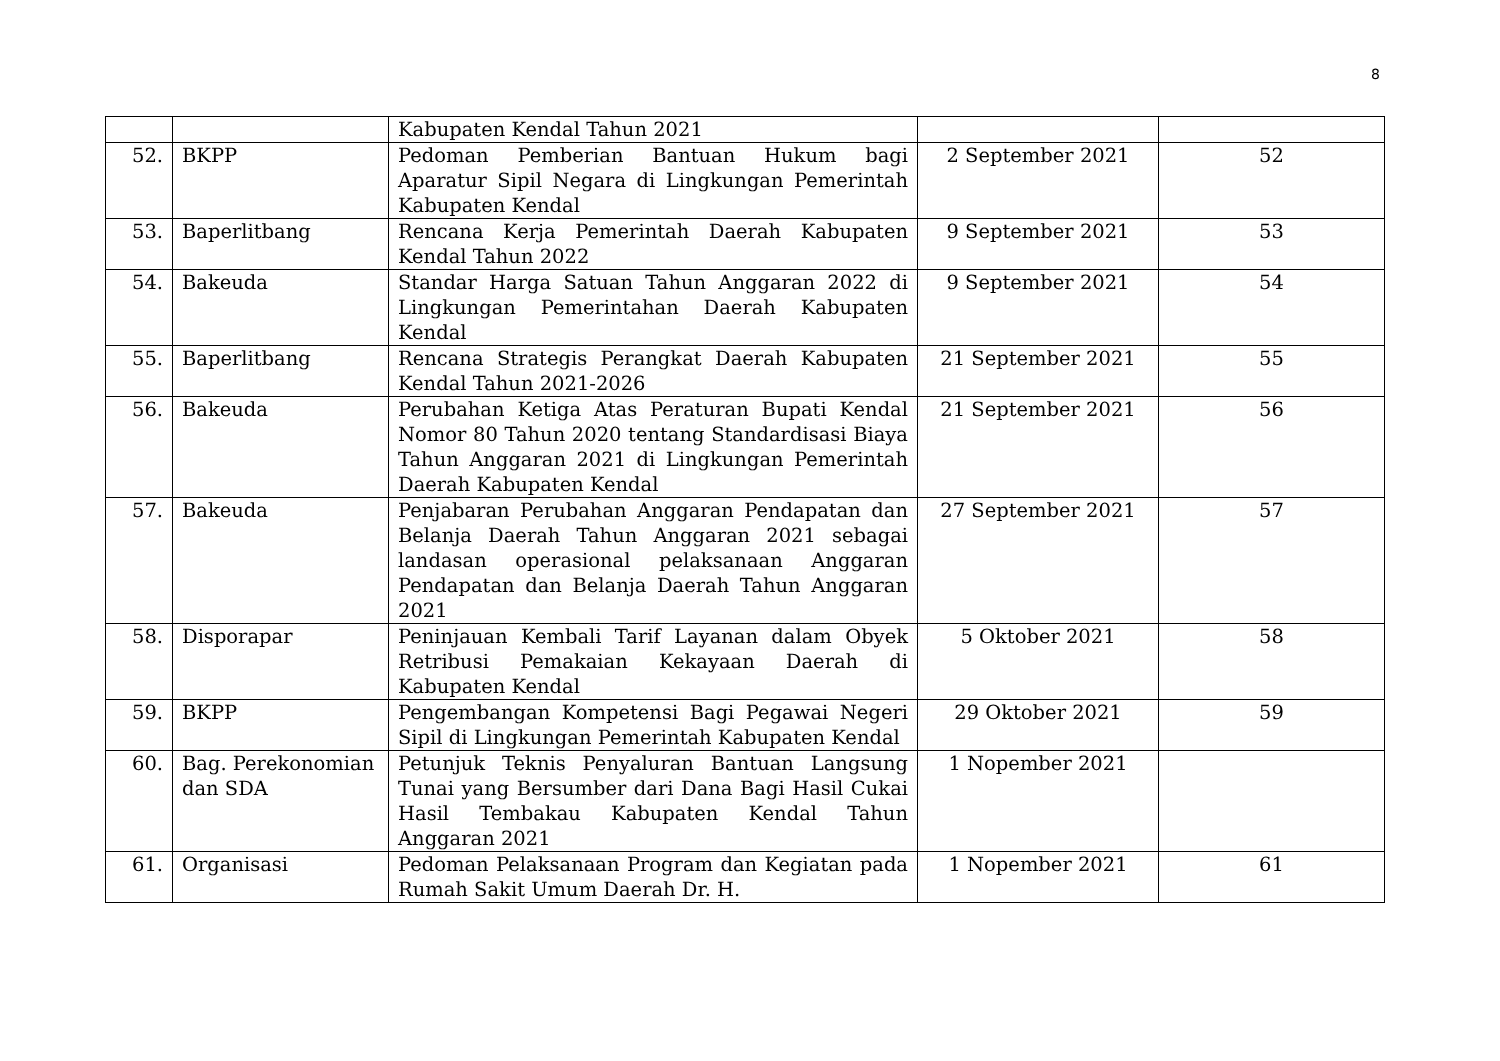8
| | | Kabupaten Kendal Tahun 2021 | | |
| 52. | BKPP | Pedoman Pemberian Bantuan Hukum bagi Aparatur Sipil Negara di Lingkungan Pemerintah Kabupaten Kendal | 2 September 2021 | 52 |
| 53. | Baperlitbang | Rencana Kerja Pemerintah Daerah Kabupaten Kendal Tahun 2022 | 9 September 2021 | 53 |
| 54. | Bakeuda | Standar Harga Satuan Tahun Anggaran 2022 di Lingkungan Pemerintahan Daerah Kabupaten Kendal | 9 September 2021 | 54 |
| 55. | Baperlitbang | Rencana Strategis Perangkat Daerah Kabupaten Kendal Tahun 2021-2026 | 21 September 2021 | 55 |
| 56. | Bakeuda | Perubahan Ketiga Atas Peraturan Bupati Kendal Nomor 80 Tahun 2020 tentang Standardisasi Biaya Tahun Anggaran 2021 di Lingkungan Pemerintah Daerah Kabupaten Kendal | 21 September 2021 | 56 |
| 57. | Bakeuda | Penjabaran Perubahan Anggaran Pendapatan dan Belanja Daerah Tahun Anggaran 2021 sebagai landasan operasional pelaksanaan Anggaran Pendapatan dan Belanja Daerah Tahun Anggaran 2021 | 27 September 2021 | 57 |
| 58. | Disporapar | Peninjauan Kembali Tarif Layanan dalam Obyek Retribusi Pemakaian Kekayaan Daerah di Kabupaten Kendal | 5 Oktober 2021 | 58 |
| 59. | BKPP | Pengembangan Kompetensi Bagi Pegawai Negeri Sipil di Lingkungan Pemerintah Kabupaten Kendal | 29 Oktober 2021 | 59 |
| 60. | Bag. Perekonomian dan SDA | Petunjuk Teknis Penyaluran Bantuan Langsung Tunai yang Bersumber dari Dana Bagi Hasil Cukai Hasil Tembakau Kabupaten Kendal Tahun Anggaran 2021 | 1 Nopember 2021 | |
| 61. | Organisasi | Pedoman Pelaksanaan Program dan Kegiatan pada Rumah Sakit Umum Daerah Dr. H. | 1 Nopember 2021 | 61 |